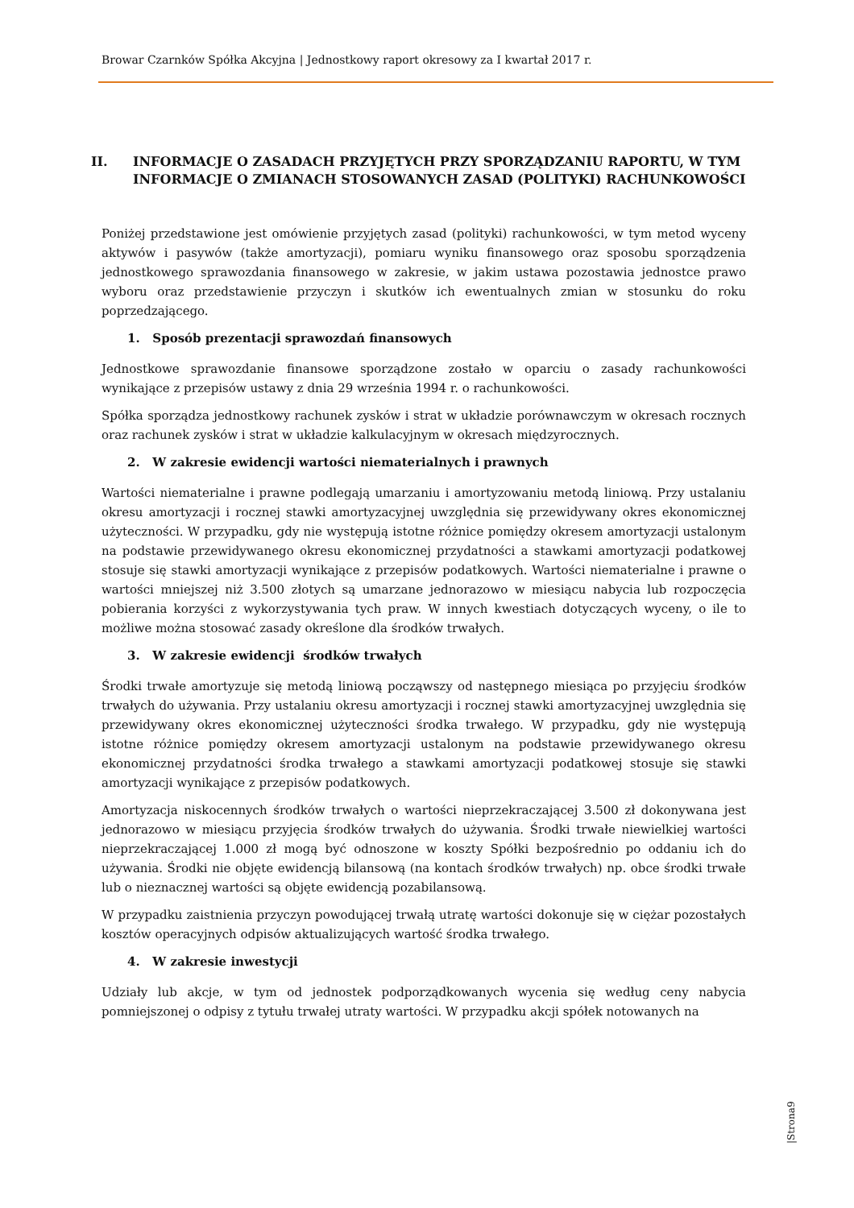Browar Czarnków Spółka Akcyjna | Jednostkowy raport okresowy za I kwartał 2017 r.
II. INFORMACJE O ZASADACH PRZYJĘTYCH PRZY SPORZĄDZANIU RAPORTU, W TYM INFORMACJE O ZMIANACH STOSOWANYCH ZASAD (POLITYKI) RACHUNKOWOŚCI
Poniżej przedstawione jest omówienie przyjętych zasad (polityki) rachunkowości, w tym metod wyceny aktywów i pasywów (także amortyzacji), pomiaru wyniku finansowego oraz sposobu sporządzenia jednostkowego sprawozdania finansowego w zakresie, w jakim ustawa pozostawia jednostce prawo wyboru oraz przedstawienie przyczyn i skutków ich ewentualnych zmian w stosunku do roku poprzedzającego.
1. Sposób prezentacji sprawozdań finansowych
Jednostkowe sprawozdanie finansowe sporządzone zostało w oparciu o zasady rachunkowości wynikające z przepisów ustawy z dnia 29 września 1994 r. o rachunkowości.
Spółka sporządza jednostkowy rachunek zysków i strat w układzie porównawczym w okresach rocznych oraz rachunek zysków i strat w układzie kalkulacyjnym w okresach międzyrocznych.
2. W zakresie ewidencji wartości niematerialnych i prawnych
Wartości niematerialne i prawne podlegają umarzaniu i amortyzowaniu metodą liniową. Przy ustalaniu okresu amortyzacji i rocznej stawki amortyzacyjnej uwzględnia się przewidywany okres ekonomicznej użyteczności. W przypadku, gdy nie występują istotne różnice pomiędzy okresem amortyzacji ustalonym na podstawie przewidywanego okresu ekonomicznej przydatności a stawkami amortyzacji podatkowej stosuje się stawki amortyzacji wynikające z przepisów podatkowych. Wartości niematerialne i prawne o wartości mniejszej niż 3.500 złotych są umarzane jednorazowo w miesiącu nabycia lub rozpoczęcia pobierania korzyści z wykorzystywania tych praw. W innych kwestiach dotyczących wyceny, o ile to możliwe można stosować zasady określone dla środków trwałych.
3. W zakresie ewidencji środków trwałych
Środki trwałe amortyzuje się metodą liniową począwszy od następnego miesiąca po przyjęciu środków trwałych do używania. Przy ustalaniu okresu amortyzacji i rocznej stawki amortyzacyjnej uwzględnia się przewidywany okres ekonomicznej użyteczności środka trwałego. W przypadku, gdy nie występują istotne różnice pomiędzy okresem amortyzacji ustalonym na podstawie przewidywanego okresu ekonomicznej przydatności środka trwałego a stawkami amortyzacji podatkowej stosuje się stawki amortyzacji wynikające z przepisów podatkowych.
Amortyzacja niskocennych środków trwałych o wartości nieprzekraczającej 3.500 zł dokonywana jest jednorazowo w miesiącu przyjęcia środków trwałych do używania. Środki trwałe niewielkiej wartości nieprzekraczającej 1.000 zł mogą być odnoszone w koszty Spółki bezpośrednio po oddaniu ich do używania. Środki nie objęte ewidencją bilansową (na kontach środków trwałych) np. obce środki trwałe lub o nieznacznej wartości są objęte ewidencją pozabilansową.
W przypadku zaistnienia przyczyn powodującej trwałą utratę wartości dokonuje się w ciężar pozostałych kosztów operacyjnych odpisów aktualizujących wartość środka trwałego.
4. W zakresie inwestycji
Udziały lub akcje, w tym od jednostek podporządkowanych wycenia się według ceny nabycia pomniejszonej o odpisy z tytułu trwałej utraty wartości. W przypadku akcji spółek notowanych na
|Strona9